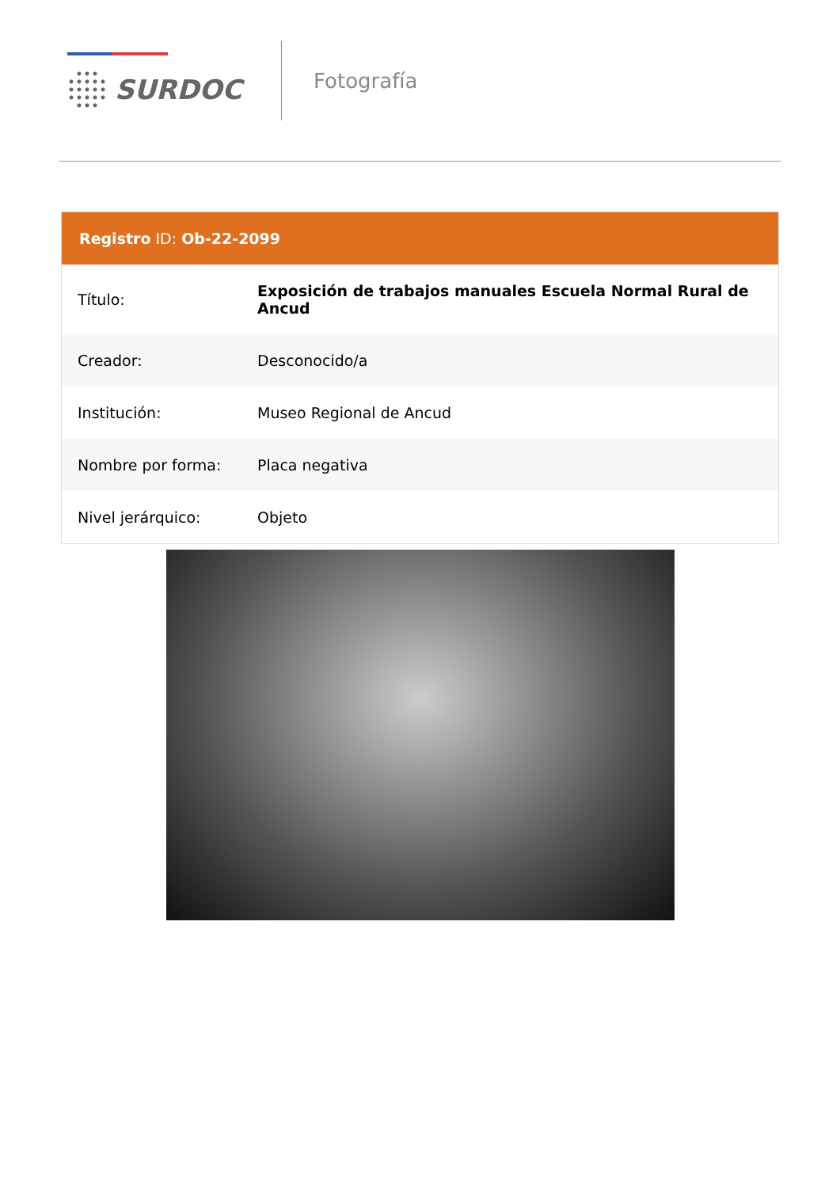SURDOC
Fotografía
Registro ID: Ob-22-2099
| Título: | Exposición de trabajos manuales Escuela Normal Rural de Ancud |
| Creador: | Desconocido/a |
| Institución: | Museo Regional de Ancud |
| Nombre por forma: | Placa negativa |
| Nivel jerárquico: | Objeto |